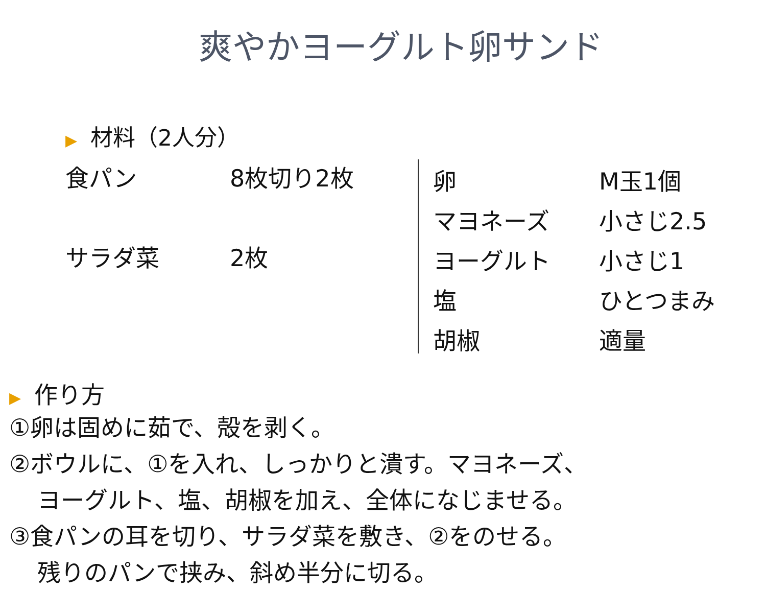爽やかヨーグルト卵サンド
▶ 材料（2人分）
| 食パン | 8枚切り2枚 |
| サラダ菜 | 2枚 |
| 卵 | M玉1個 |
| マヨネーズ | 小さじ2.5 |
| ヨーグルト | 小さじ1 |
| 塩 | ひとつまみ |
| 胡椒 | 適量 |
▶ 作り方
①卵は固めに茹で、殻を剥く。
②ボウルに、①を入れ、しっかりと潰す。マヨネーズ、
ヨーグルト、塩、胡椒を加え、全体になじませる。
③食パンの耳を切り、サラダ菜を敷き、②をのせる。
残りのパンで挟み、斜め半分に切る。